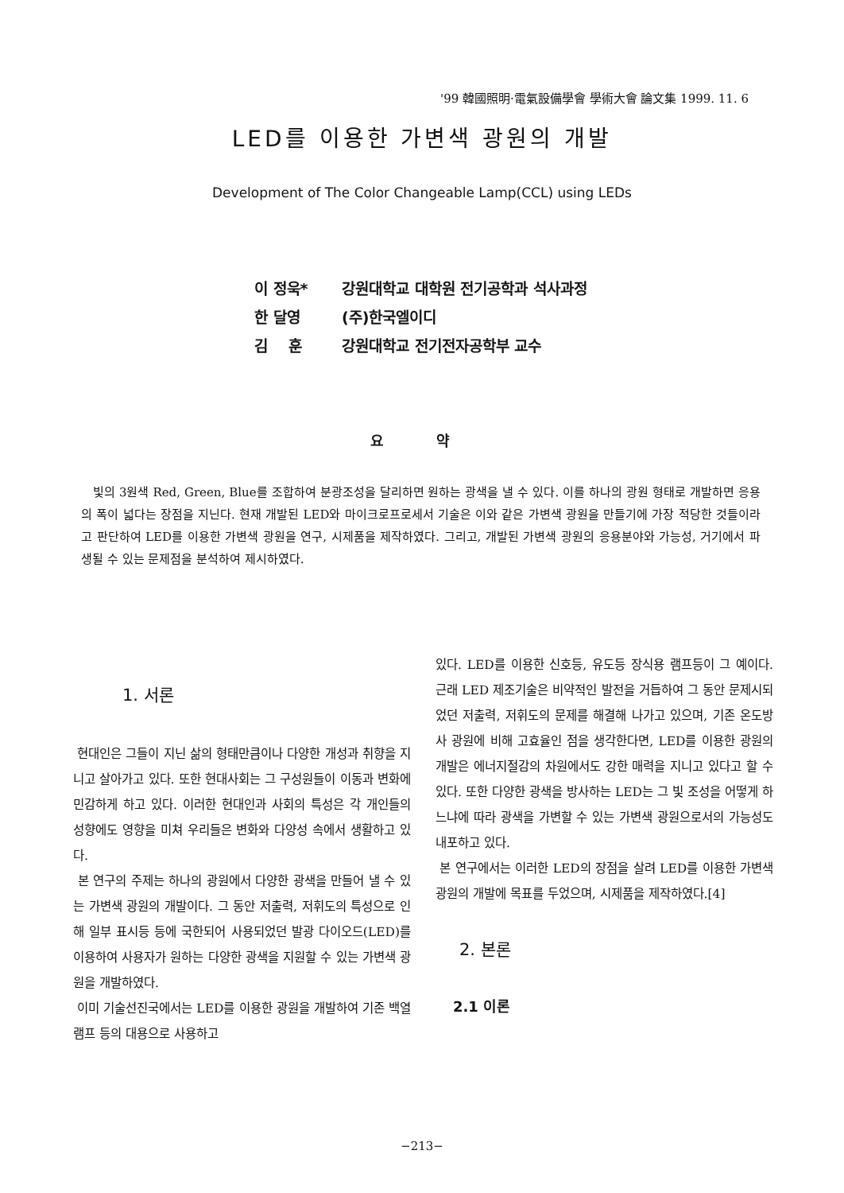'99 韓國照明·電氣設備學會 學術大會 論文集 1999. 11. 6
LED를 이용한 가변색 광원의 개발
Development of The Color Changeable Lamp(CCL) using LEDs
이 정욱* 강원대학교 대학원 전기공학과 석사과정
한 달영 (주)한국엘이디
김 훈 강원대학교 전기전자공학부 교수
요 약
빛의 3원색 Red, Green, Blue를 조합하여 분광조성을 달리하면 원하는 광색을 낼 수 있다. 이를 하나의 광원 형태로 개발하면 응용의 폭이 넓다는 장점을 지닌다. 현재 개발된 LED와 마이크로프로세서 기술은 이와 같은 가변색 광원을 만들기에 가장 적당한 것들이라고 판단하여 LED를 이용한 가변색 광원을 연구, 시제품을 제작하였다. 그리고, 개발된 가변색 광원의 응용분야와 가능성, 거기에서 파생될 수 있는 문제점을 분석하여 제시하였다.
1. 서론
현대인은 그들이 지닌 삶의 형태만큼이나 다양한 개성과 취향을 지니고 살아가고 있다. 또한 현대사회는 그 구성원들이 이동과 변화에 민감하게 하고 있다. 이러한 현대인과 사회의 특성은 각 개인들의 성향에도 영향을 미쳐 우리들은 변화와 다양성 속에서 생활하고 있다.
본 연구의 주제는 하나의 광원에서 다양한 광색을 만들어 낼 수 있는 가변색 광원의 개발이다. 그 동안 저출력, 저휘도의 특성으로 인해 일부 표시등 등에 국한되어 사용되었던 발광 다이오드(LED)를 이용하여 사용자가 원하는 다양한 광색을 지원할 수 있는 가변색 광원을 개발하였다.
이미 기술선진국에서는 LED를 이용한 광원을 개발하여 기존 백열램프 등의 대용으로 사용하고
있다. LED를 이용한 신호등, 유도등 장식용 램프등이 그 예이다. 근래 LED 제조기술은 비약적인 발전을 거듭하여 그 동안 문제시되었던 저출력, 저휘도의 문제를 해결해 나가고 있으며, 기존 온도방사 광원에 비해 고효율인 점을 생각한다면, LED를 이용한 광원의 개발은 에너지절감의 차원에서도 강한 매력을 지니고 있다고 할 수 있다. 또한 다양한 광색을 방사하는 LED는 그 빛 조성을 어떻게 하느냐에 따라 광색을 가변할 수 있는 가변색 광원으로서의 가능성도 내포하고 있다.
본 연구에서는 이러한 LED의 장점을 살려 LED를 이용한 가변색 광원의 개발에 목표를 두었으며, 시제품을 제작하였다.[4]
2. 본론
2.1 이론
−213−